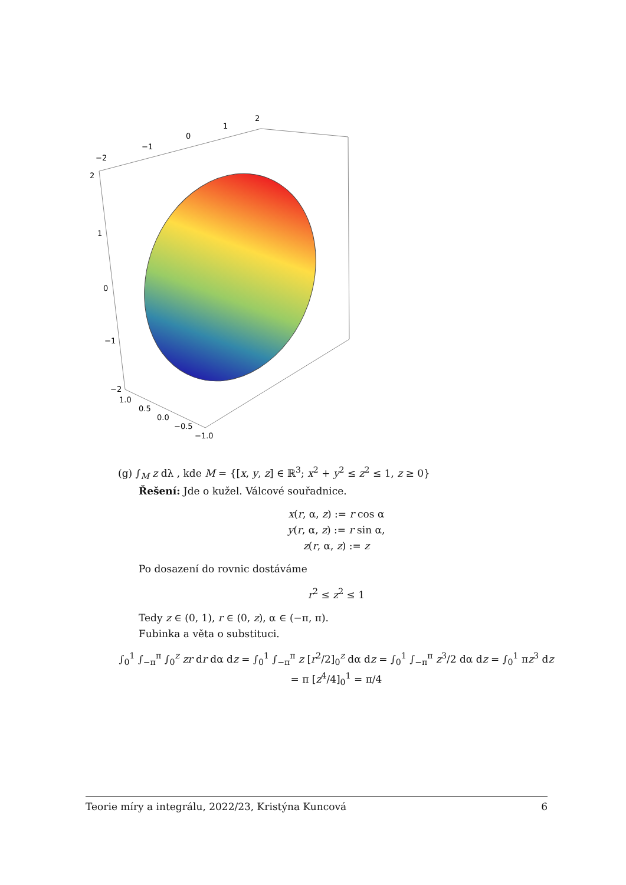−2
−1
0
1
2
2
1
0
−1
−2
1.0
0.5
0.0
−0.5
−1.0
(g) ∫<sub>M</sub> z dλ , kde M = {[x, y, z] ∈ ℝ<sup>3</sup>; x<sup>2</sup> + y<sup>2</sup> ≤ z<sup>2</sup> ≤ 1, z ≥ 0}
Řešení: Jde o kužel. Válcové souřadnice.
x(r, α, z) := r cos α
y(r, α, z) := r sin α,
z(r, α, z) := z
Po dosazení do rovnic dostáváme
r<sup>2</sup> ≤ z<sup>2</sup> ≤ 1
Tedy z ∈ (0, 1), r ∈ (0, z), α ∈ (−π, π).
Fubinka a věta o substituci.
∫<sub>0</sub><sup>1</sup> ∫<sub>−π</sub><sup>π</sup> ∫<sub>0</sub><sup>z</sup> zr dr dα dz = ∫<sub>0</sub><sup>1</sup> ∫<sub>−π</sub><sup>π</sup> z [r<sup>2</sup>/2]<sub>0</sub><sup>z</sup> dα dz = ∫<sub>0</sub><sup>1</sup> ∫<sub>−π</sub><sup>π</sup> z<sup>3</sup>/2 dα dz = ∫<sub>0</sub><sup>1</sup> πz<sup>3</sup> dz
= π [z<sup>4</sup>/4]<sub>0</sub><sup>1</sup> = π/4
Teorie míry a integrálu, 2022/23, Kristýna Kuncová 6